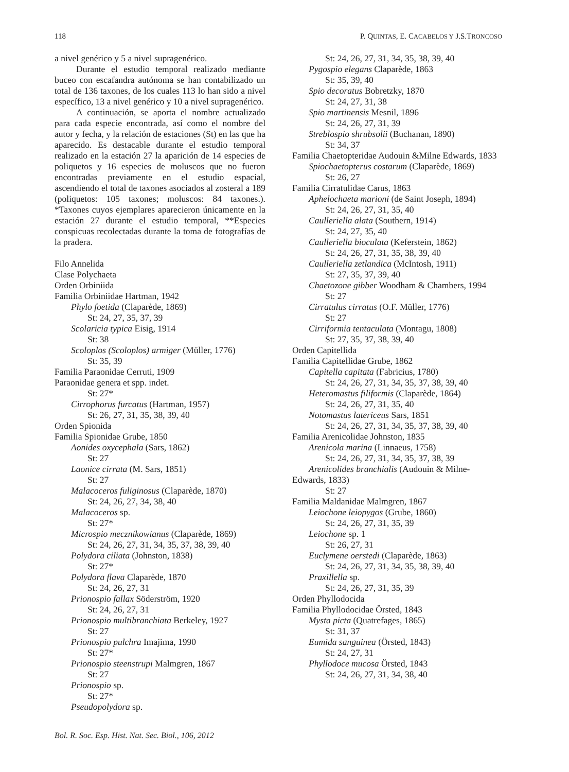118 P. QUINTAS, E. CACABELOS Y J.S.TRONCOSO
a nivel genérico y 5 a nivel supragenérico.
Durante el estudio temporal realizado mediante buceo con escafandra autónoma se han contabilizado un total de 136 taxones, de los cuales 113 lo han sido a nivel específico, 13 a nivel genérico y 10 a nivel supragenérico.
A continuación, se aporta el nombre actualizado para cada especie encontrada, así como el nombre del autor y fecha, y la relación de estaciones (St) en las que ha aparecido. Es destacable durante el estudio temporal realizado en la estación 27 la aparición de 14 especies de poliquetos y 16 especies de moluscos que no fueron encontradas previamente en el estudio espacial, ascendiendo el total de taxones asociados al zosteral a 189 (poliquetos: 105 taxones; moluscos: 84 taxones.). *Taxones cuyos ejemplares aparecieron únicamente en la estación 27 durante el estudio temporal, **Especies conspicuas recolectadas durante la toma de fotografías de la pradera.
Filo Annelida
Clase Polychaeta
Orden Orbiniida
Familia Orbiniidae Hartman, 1942
Phylo foetida (Claparède, 1869)
St: 24, 27, 35, 37, 39
Scolaricia typica Eisig, 1914
St: 38
Scoloplos (Scoloplos) armiger (Müller, 1776)
St: 35, 39
Familia Paraonidae Cerruti, 1909
Paraonidae genera et spp. indet.
St: 27*
Cirrophorus furcatus (Hartman, 1957)
St: 26, 27, 31, 35, 38, 39, 40
Orden Spionida
Familia Spionidae Grube, 1850
Aonides oxycephala (Sars, 1862)
St: 27
Laonice cirrata (M. Sars, 1851)
St: 27
Malacoceros fuliginosus (Claparède, 1870)
St: 24, 26, 27, 34, 38, 40
Malacoceros sp.
St: 27*
Microspio mecznikowianus (Claparède, 1869)
St: 24, 26, 27, 31, 34, 35, 37, 38, 39, 40
Polydora ciliata (Johnston, 1838)
St: 27*
Polydora flava Claparède, 1870
St: 24, 26, 27, 31
Prionospio fallax Söderström, 1920
St: 24, 26, 27, 31
Prionospio multibranchiata Berkeley, 1927
St: 27
Prionospio pulchra Imajima, 1990
St: 27*
Prionospio steenstrupi Malmgren, 1867
St: 27
Prionospio sp.
St: 27*
Pseudopolydora sp.
St: 24, 26, 27, 31, 34, 35, 38, 39, 40
Pygospio elegans Claparède, 1863
St: 35, 39, 40
Spio decoratus Bobretzky, 1870
St: 24, 27, 31, 38
Spio martinensis Mesnil, 1896
St: 24, 26, 27, 31, 39
Streblospio shrubsolii (Buchanan, 1890)
St: 34, 37
Familia Chaetopteridae Audouin &Milne Edwards, 1833
Spiochaetopterus costarum (Claparède, 1869)
St: 26, 27
Familia Cirratulidae Carus, 1863
Aphelochaeta marioni (de Saint Joseph, 1894)
St: 24, 26, 27, 31, 35, 40
Caulleriella alata (Southern, 1914)
St: 24, 27, 35, 40
Caulleriella bioculata (Keferstein, 1862)
St: 24, 26, 27, 31, 35, 38, 39, 40
Caulleriella zetlandica (McIntosh, 1911)
St: 27, 35, 37, 39, 40
Chaetozone gibber Woodham & Chambers, 1994
St: 27
Cirratulus cirratus (O.F. Müller, 1776)
St: 27
Cirriformia tentaculata (Montagu, 1808)
St: 27, 35, 37, 38, 39, 40
Orden Capitellida
Familia Capitellidae Grube, 1862
Capitella capitata (Fabricius, 1780)
St: 24, 26, 27, 31, 34, 35, 37, 38, 39, 40
Heteromastus filiformis (Claparède, 1864)
St: 24, 26, 27, 31, 35, 40
Notomastus latericeus Sars, 1851
St: 24, 26, 27, 31, 34, 35, 37, 38, 39, 40
Familia Arenicolidae Johnston, 1835
Arenicola marina (Linnaeus, 1758)
St: 24, 26, 27, 31, 34, 35, 37, 38, 39
Arenicolides branchialis (Audouin & Milne-Edwards, 1833)
St: 27
Familia Maldanidae Malmgren, 1867
Leiochone leiopygos (Grube, 1860)
St: 24, 26, 27, 31, 35, 39
Leiochone sp. 1
St: 26, 27, 31
Euclymene oerstedi (Claparède, 1863)
St: 24, 26, 27, 31, 34, 35, 38, 39, 40
Praxillella sp.
St: 24, 26, 27, 31, 35, 39
Orden Phyllodocida
Familia Phyllodocidae Örsted, 1843
Mysta picta (Quatrefages, 1865)
St: 31, 37
Eumida sanguinea (Örsted, 1843)
St: 24, 27, 31
Phyllodoce mucosa Örsted, 1843
St: 24, 26, 27, 31, 34, 38, 40
Bol. R. Soc. Esp. Hist. Nat. Sec. Biol., 106, 2012